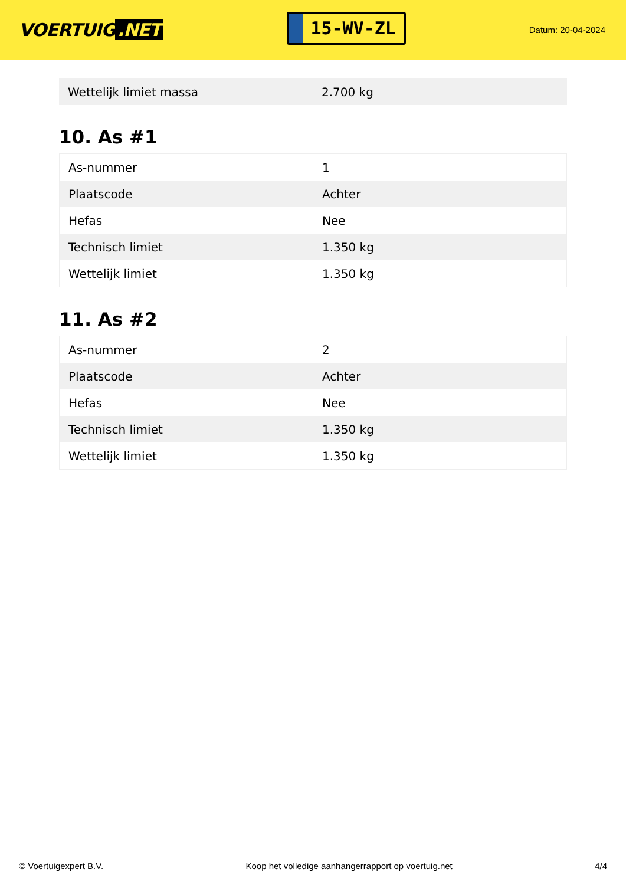VOERTUIG.NET
15-WV-ZL
Datum: 20-04-2024
| Wettelijk limiet massa | 2.700 kg |
10. As #1
| As-nummer | 1 |
| Plaatscode | Achter |
| Hefas | Nee |
| Technisch limiet | 1.350 kg |
| Wettelijk limiet | 1.350 kg |
11. As #2
| As-nummer | 2 |
| Plaatscode | Achter |
| Hefas | Nee |
| Technisch limiet | 1.350 kg |
| Wettelijk limiet | 1.350 kg |
© Voertuigexpert B.V. Koop het volledige aanhangerrapport op voertuig.net 4/4